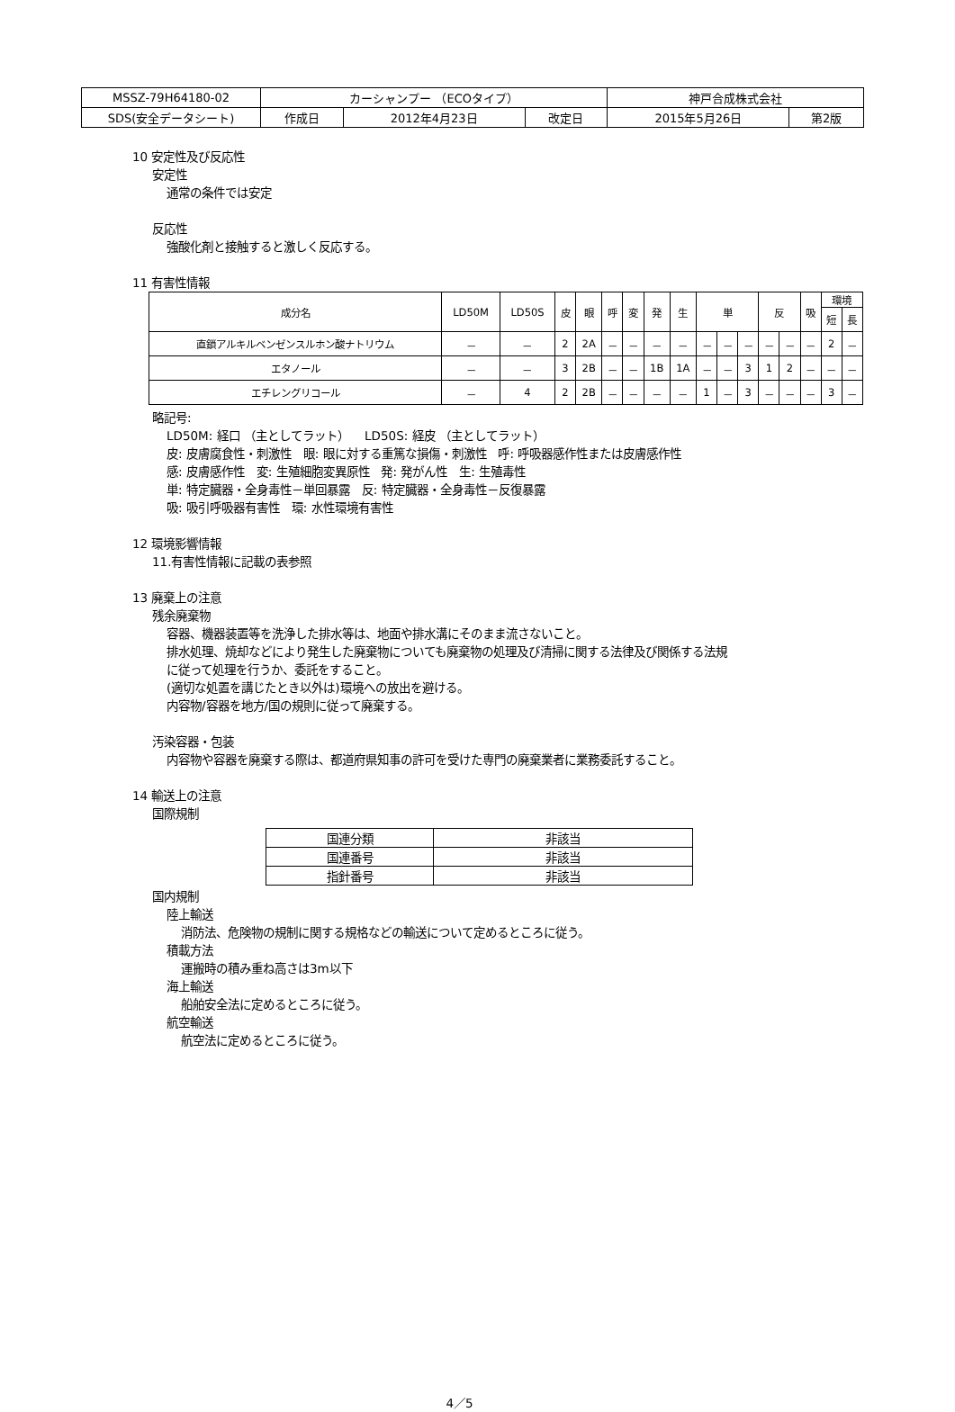| MSSZ-79H64180-02 | カーシャンプー （ECOタイプ） | | | 神戸合成株式会社 | |
| SDS(安全データシート) | 作成日 | 2012年4月23日 | 改定日 | 2015年5月26日 | 第2版 |
10 安定性及び反応性
安定性
通常の条件では安定
反応性
強酸化剤と接触すると激しく反応する。
11 有害性情報
| 成分名 | LD50M | LD50S | 皮 | 眼 | 呼 | 変 | 発 | 生 | 単 | | | 反 | | 吸 | 環境 | |
| --- | --- | --- | --- | --- | --- | --- | --- | --- | --- | --- | --- | --- | --- | --- | --- | --- |
| | | | | | | | | | | | | | | | 短 | 長 |
| 直鎖アルキルベンゼンスルホン酸ナトリウム | － | － | 2 | 2A | － | － | － | － | － | － | － | － | － | － | 2 | － |
| エタノール | － | － | 3 | 2B | － | － | 1B | 1A | － | － | 3 | 1 | 2 | － | － | － |
| エチレングリコール | － | 4 | 2 | 2B | － | － | － | － | 1 | － | 3 | － | － | － | 3 | － |
略記号:
LD50M: 経口 （主としてラット） LD50S: 経皮 （主としてラット）
皮: 皮膚腐食性・刺激性 眼: 眼に対する重篤な損傷・刺激性 呼: 呼吸器感作性または皮膚感作性
感: 皮膚感作性 変: 生殖細胞変異原性 発: 発がん性 生: 生殖毒性
単: 特定臓器・全身毒性－単回暴露 反: 特定臓器・全身毒性－反復暴露
吸: 吸引呼吸器有害性 環: 水性環境有害性
12 環境影響情報
11.有害性情報に記載の表参照
13 廃棄上の注意
残余廃棄物
容器、機器装置等を洗浄した排水等は、地面や排水溝にそのまま流さないこと。
排水処理、焼却などにより発生した廃棄物についても廃棄物の処理及び清掃に関する法律及び関係する法規
に従って処理を行うか、委託をすること。
(適切な処置を講じたとき以外は)環境への放出を避ける。
内容物/容器を地方/国の規則に従って廃棄する。
汚染容器・包装
内容物や容器を廃棄する際は、都道府県知事の許可を受けた専門の廃棄業者に業務委託すること。
14 輸送上の注意
国際規制
| 国連分類 | 非該当 |
| 国連番号 | 非該当 |
| 指針番号 | 非該当 |
国内規制
陸上輸送
消防法、危険物の規制に関する規格などの輸送について定めるところに従う。
積載方法
運搬時の積み重ね高さは3m以下
海上輸送
船舶安全法に定めるところに従う。
航空輸送
航空法に定めるところに従う。
4／5